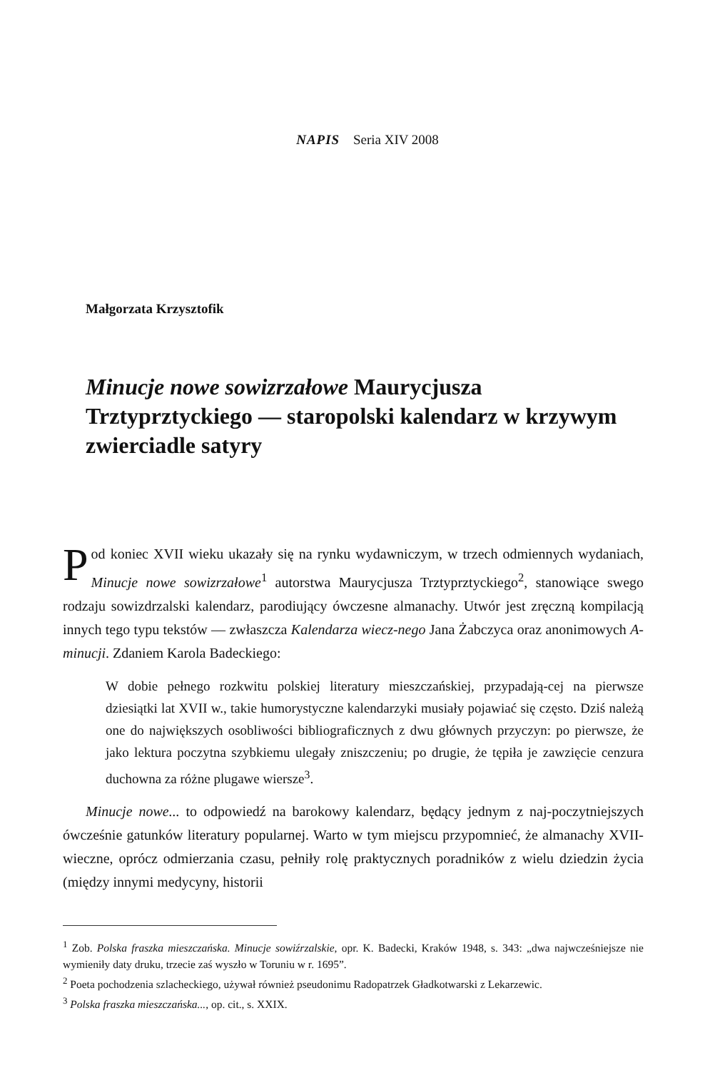NAPIS Seria XIV 2008
Małgorzata Krzysztofik
Minucje nowe sowizrzałowe Maurycjusza Trztyprztyckiego — staropolski kalendarz w krzywym zwierciadle satyry
Pod koniec XVII wieku ukazały się na rynku wydawniczym, w trzech odmiennych wydaniach, Minucje nowe sowizrzałowe<sup>1</sup> autorstwa Maurycjusza Trztyprztyckiego<sup>2</sup>, stanowiące swego rodzaju sowizdrzalski kalendarz, parodiujący ówczesne almanachy. Utwór jest zręczną kompilacją innych tego typu tekstów — zwłaszcza Kalendarza wiecz-nego Jana Żabczyca oraz anonimowych A-minucji. Zdaniem Karola Badeckiego:
W dobie pełnego rozkwitu polskiej literatury mieszczańskiej, przypadają-cej na pierwsze dziesiątki lat XVII w., takie humorystyczne kalendarzyki musiały pojawiać się często. Dziś należą one do największych osobliwości bibliograficznych z dwu głównych przyczyn: po pierwsze, że jako lektura poczytna szybkiemu ulegały zniszczeniu; po drugie, że tępiła je zawzięcie cenzura duchowna za różne plugawe wiersze<sup>3</sup>.
Minucje nowe... to odpowiedź na barokowy kalendarz, będący jednym z naj-poczytniejszych ówcześnie gatunków literatury popularnej. Warto w tym miejscu przypomnieć, że almanachy XVII-wieczne, oprócz odmierzania czasu, pełniły rolę praktycznych poradników z wielu dziedzin życia (między innymi medycyny, historii
<sup>1</sup> Zob. Polska fraszka mieszczańska. Minucje sowiźrzalskie, opr. K. Badecki, Kraków 1948, s. 343: „dwa najwcześniejsze nie wymieniły daty druku, trzecie zaś wyszło w Toruniu w r. 1695”.
<sup>2</sup> Poeta pochodzenia szlacheckiego, używał również pseudonimu Radopatrzek Gładkotwarski z Lekarzewic.
<sup>3</sup> Polska fraszka mieszczańska..., op. cit., s. XXIX.